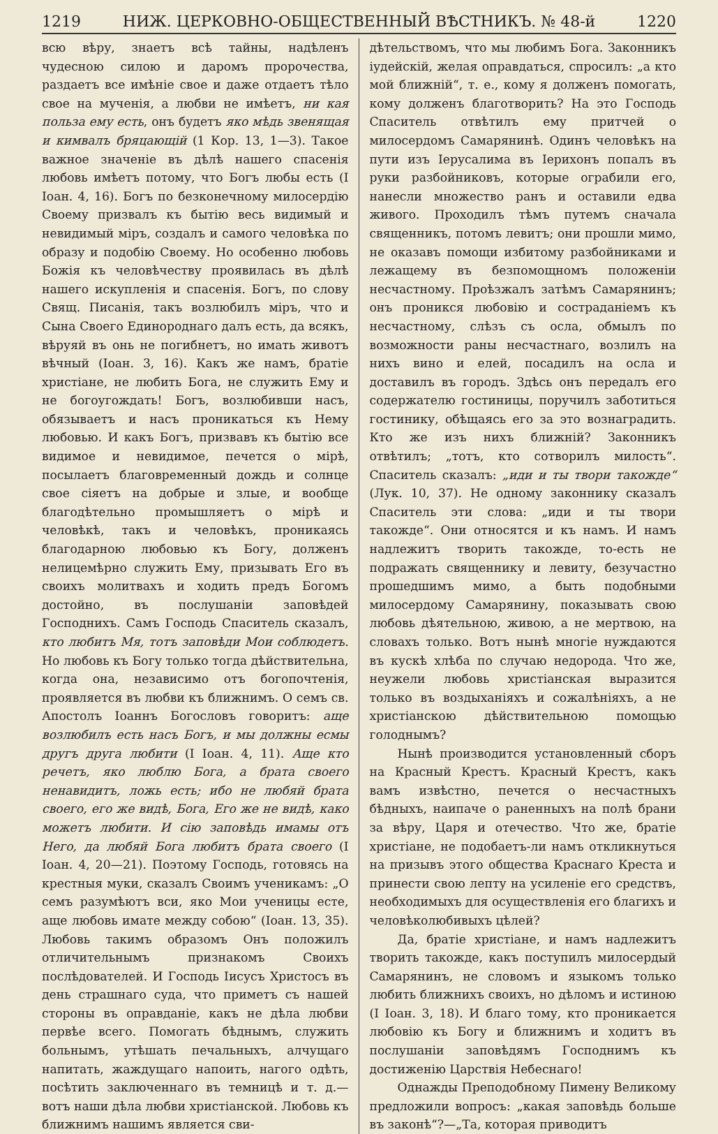1219 НИЖ. ЦЕРКОВНО-ОБЩЕСТВЕННЫЙ ВѢСТНИКЪ. № 48-й 1220
всю вѣру, знаетъ всѣ тайны, надѣленъ чудесною силою и даромъ пророчества, раздаетъ все имѣніе свое и даже отдаетъ тѣло свое на мученія, а любви не имѣетъ, ни кая польза ему есть, онъ будетъ яко мѣдь звенящая и кимвалъ бряцающій (1 Кор. 13, 1—3). Такое важное значеніе въ дѣлѣ нашего спасенія любовь имѣетъ потому, что Богъ любы есть (I Іоан. 4, 16). Богъ по безконечному милосердію Своему призвалъ къ бытію весь видимый и невидимый міръ, создалъ и самого человѣка по образу и подобію Своему. Но особенно любовь Божія къ человѣчеству проявилась въ дѣлѣ нашего искупленія и спасенія. Богъ, по слову Свящ. Писанія, такъ возлюбилъ міръ, что и Сына Своего Единороднаго далъ есть, да всякъ, вѣруяй въ онь не погибнетъ, но имать животъ вѣчный (Іоан. 3, 16). Какъ же намъ, братіе христіане, не любить Бога, не служить Ему и не богоугождать! Богъ, возлюбивши насъ, обязываетъ и насъ проникаться къ Нему любовью. И какъ Богъ, призвавъ къ бытію все видимое и невидимое, печется о мірѣ, посылаетъ благовременный дождь и солнце свое сіяетъ на добрые и злые, и вообще благодѣтельно промышляетъ о мірѣ и человѣкѣ, такъ и человѣкъ, проникаясь благодарною любовью къ Богу, долженъ нелицемѣрно служить Ему, призывать Его въ своихъ молитвахъ и ходить предъ Богомъ достойно, въ послушаніи заповѣдей Господнихъ. Самъ Господь Спаситель сказалъ, кто любитъ Мя, тотъ заповѣди Мои соблюдетъ. Но любовь къ Богу только тогда дѣйствительна, когда она, независимо отъ богопочтенія, проявляется въ любви къ ближнимъ. О семъ св. Апостолъ Іоаннъ Богословъ говоритъ: аще возлюбилъ есть насъ Богъ, и мы должны есмы другъ друга любити (I Іоан. 4, 11). Аще кто речетъ, яко люблю Бога, а брата своего ненавидитъ, ложь есть; ибо не любяй брата своего, его же видѣ, Бога, Его же не видѣ, како можетъ любити. И сію заповѣдь имамы отъ Него, да любяй Бога любитъ брата своего (I Іоан. 4, 20—21). Поэтому Господь, готовясь на крестныя муки, сказалъ Своимъ ученикамъ: „О семъ разумѣютъ вси, яко Мои ученицы есте, аще любовь имате между собою“ (Іоан. 13, 35). Любовь такимъ образомъ Онъ положилъ отличительнымъ признакомъ Своихъ послѣдователей. И Господь Іисусъ Христосъ въ день страшнаго суда, что приметъ съ нашей стороны въ оправданіе, какъ не дѣла любви первѣе всего. Помогать бѣднымъ, служить больнымъ, утѣшать печальныхъ, алчущаго напитать, жаждущаго напоить, нагого одѣть, посѣтить заключеннаго въ темницѣ и т. д.— вотъ наши дѣла любви христіанской. Любовь къ ближнимъ нашимъ является сви-
дѣтельствомъ, что мы любимъ Бога. Законникъ іудейскій, желая оправдаться, спросилъ: „а кто мой ближній“, т. е., кому я долженъ помогать, кому долженъ благотворить? На это Господь Спаситель отвѣтилъ ему притчей о милосердомъ Самарянинѣ. Одинъ человѣкъ на пути изъ Іерусалима въ Іерихонъ попалъ въ руки разбойниковъ, которые ограбили его, нанесли множество ранъ и оставили едва живого. Проходилъ тѣмъ путемъ сначала священникъ, потомъ левитъ; они прошли мимо, не оказавъ помощи избитому разбойниками и лежащему въ безпомощномъ положеніи несчастному. Проѣзжалъ затѣмъ Самарянинъ; онъ проникся любовію и состраданіемъ къ несчастному, слѣзъ съ осла, обмылъ по возможности раны несчастнаго, возлилъ на нихъ вино и елей, посадилъ на осла и доставилъ въ городъ. Здѣсь онъ передалъ его содержателю гостиницы, поручилъ заботиться гостинику, обѣщаясь его за это вознаградить. Кто же изъ нихъ ближній? Законникъ отвѣтилъ; „тотъ, кто сотворилъ милость“. Спаситель сказалъ: „иди и ты твори такожде“ (Лук. 10, 37). Не одному законнику сказалъ Спаситель эти слова: „иди и ты твори такожде“. Они относятся и къ намъ. И намъ надлежитъ творить такожде, то-есть не подражать священнику и левиту, безучастно прошедшимъ мимо, а быть подобными милосердому Самарянину, показывать свою любовь дѣятельною, живою, а не мертвою, на словахъ только. Вотъ нынѣ многіе нуждаются въ кускѣ хлѣба по случаю недорода. Что же, неужели любовь христіанская выразится только въ воздыханіяхъ и сожалѣніяхъ, а не христіанскою дѣйствительною помощью голоднымъ?
Нынѣ производится установленный сборъ на Красный Крестъ. Красный Крестъ, какъ вамъ извѣстно, печется о несчастныхъ бѣдныхъ, наипаче о раненныхъ на полѣ брани за вѣру, Царя и отечество. Что же, братіе христіане, не подобаетъ-ли намъ откликнуться на призывъ этого общества Краснаго Креста и принести свою лепту на усиленіе его средствъ, необходимыхъ для осуществленія его благихъ и человѣколюбивыхъ цѣлей?
Да, братіе христіане, и намъ надлежитъ творить такожде, какъ поступилъ милосердый Самарянинъ, не словомъ и языкомъ только любить ближнихъ своихъ, но дѣломъ и истиною (I Іоан. 3, 18). И благо тому, кто проникается любовію къ Богу и ближнимъ и ходитъ въ послушаніи заповѣдямъ Господнимъ къ достиженію Царствія Небеснаго!
Однажды Преподобному Пимену Великому предложили вопросъ: „какая заповѣдь больше въ законѣ“?—„Та, которая приводитъ